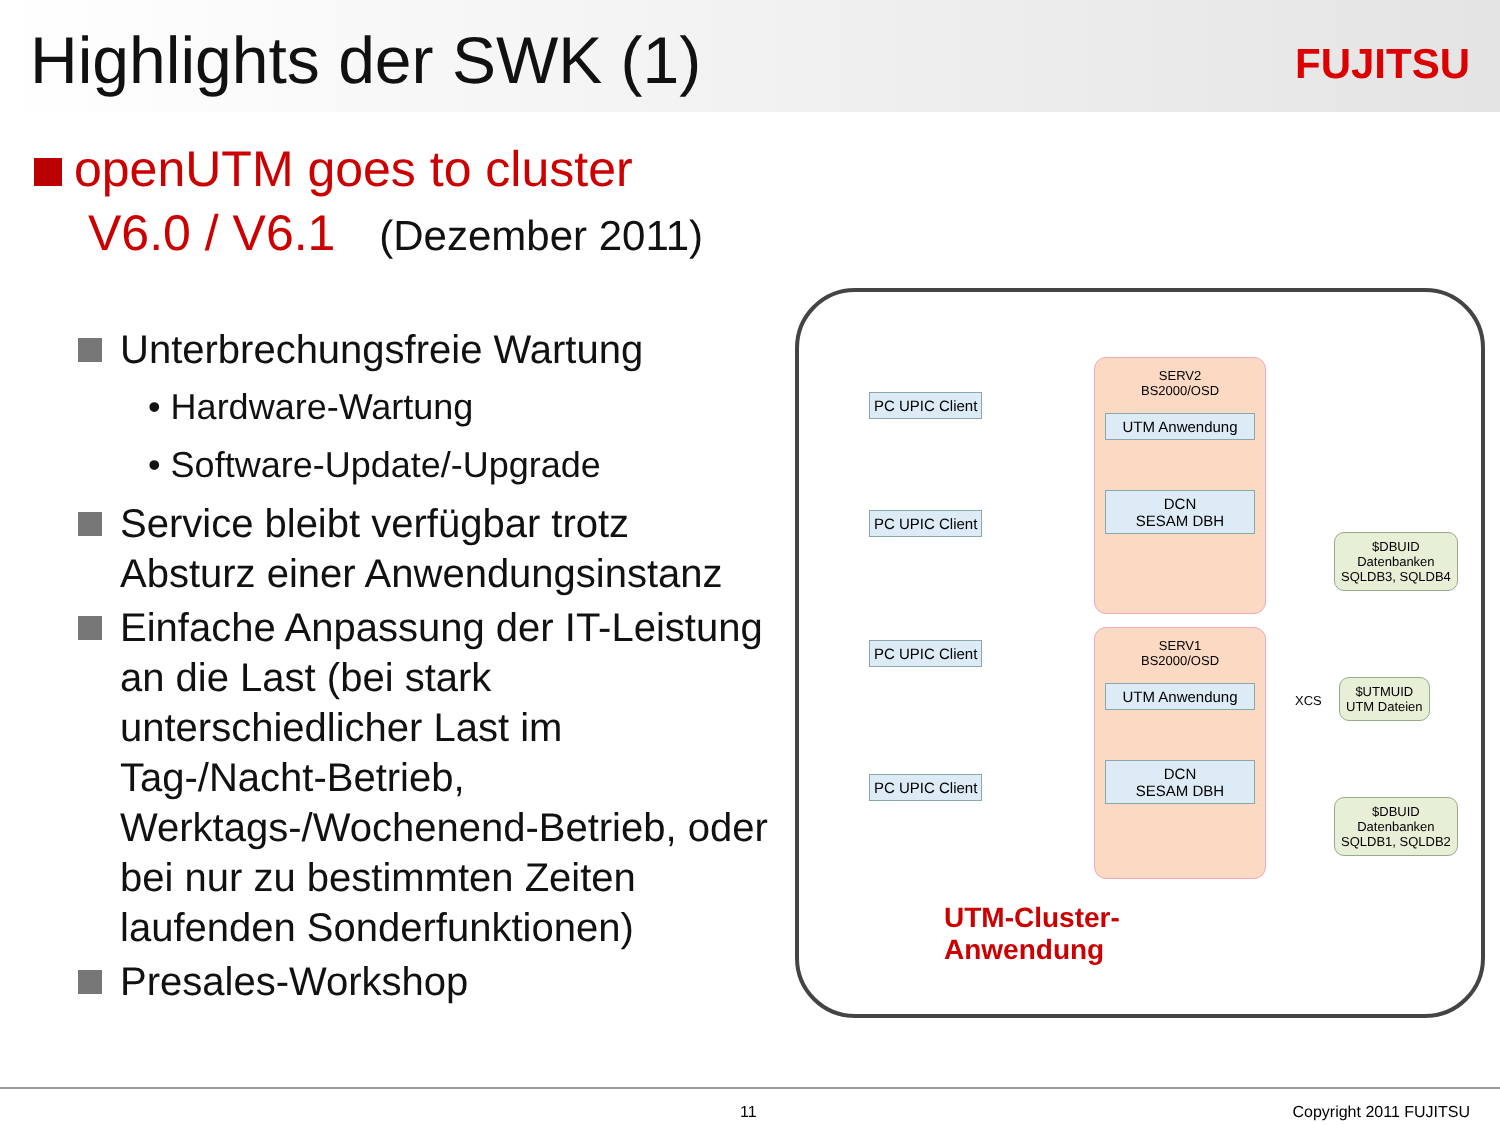Highlights der SWK (1)
FUJITSU
openUTM goes to cluster
V6.0 / V6.1 (Dezember 2011)
Unterbrechungsfreie Wartung
• Hardware-Wartung
• Software-Update/-Upgrade
Service bleibt verfügbar trotz Absturz einer Anwendungsinstanz
Einfache Anpassung der IT-Leistung an die Last (bei stark unterschiedlicher Last im Tag-/Nacht-Betrieb, Werktags-/Wochenend-Betrieb, oder bei nur zu bestimmten Zeiten laufenden Sonderfunktionen)
Presales-Workshop
PC UPIC Client
PC UPIC Client
PC UPIC Client
PC UPIC Client
SERV2
BS2000/OSD
UTM Anwendung
DCN
SESAM DBH
SERV1
BS2000/OSD
UTM Anwendung
DCN
SESAM DBH
$DBUID
Datenbanken
SQLDB3, SQLDB4
XCS
$UTMUID
UTM Dateien
$DBUID
Datenbanken
SQLDB1, SQLDB2
UTM-Cluster-
Anwendung
11 Copyright 2011 FUJITSU